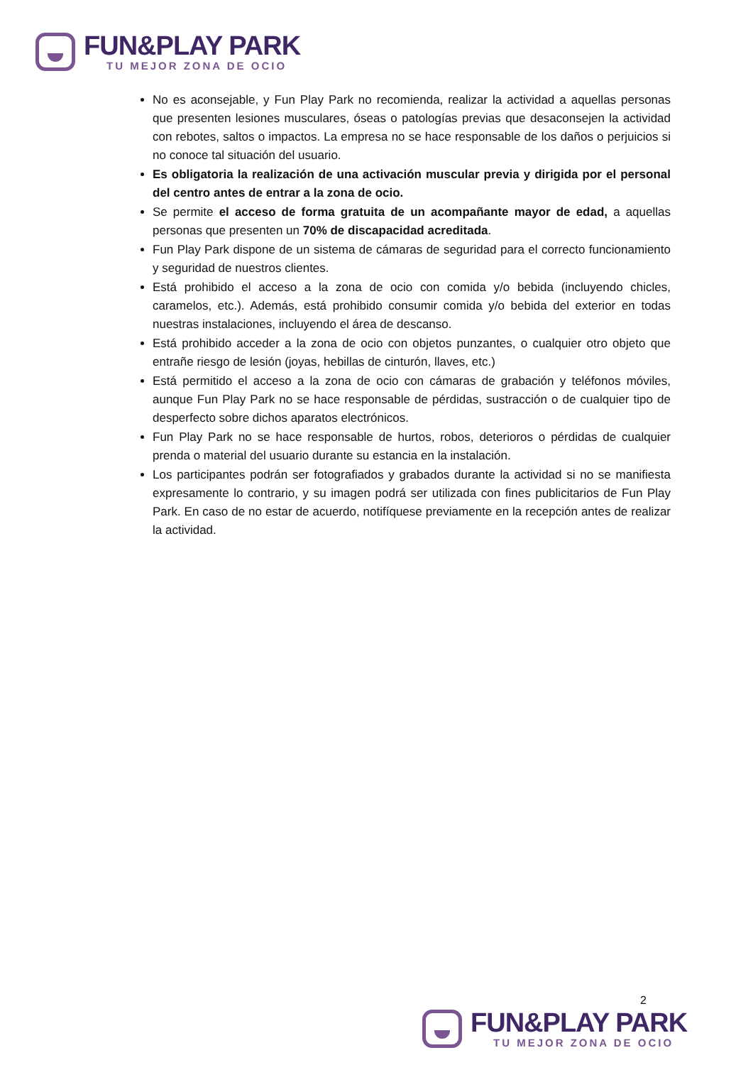FUN&PLAY PARK
TU MEJOR ZONA DE OCIO
No es aconsejable, y Fun Play Park no recomienda, realizar la actividad a aquellas personas que presenten lesiones musculares, óseas o patologías previas que desaconsejen la actividad con rebotes, saltos o impactos. La empresa no se hace responsable de los daños o perjuicios si no conoce tal situación del usuario.
Es obligatoria la realización de una activación muscular previa y dirigida por el personal del centro antes de entrar a la zona de ocio.
Se permite el acceso de forma gratuita de un acompañante mayor de edad, a aquellas personas que presenten un 70% de discapacidad acreditada.
Fun Play Park dispone de un sistema de cámaras de seguridad para el correcto funcionamiento y seguridad de nuestros clientes.
Está prohibido el acceso a la zona de ocio con comida y/o bebida (incluyendo chicles, caramelos, etc.). Además, está prohibido consumir comida y/o bebida del exterior en todas nuestras instalaciones, incluyendo el área de descanso.
Está prohibido acceder a la zona de ocio con objetos punzantes, o cualquier otro objeto que entrañe riesgo de lesión (joyas, hebillas de cinturón, llaves, etc.)
Está permitido el acceso a la zona de ocio con cámaras de grabación y teléfonos móviles, aunque Fun Play Park no se hace responsable de pérdidas, sustracción o de cualquier tipo de desperfecto sobre dichos aparatos electrónicos.
Fun Play Park no se hace responsable de hurtos, robos, deterioros o pérdidas de cualquier prenda o material del usuario durante su estancia en la instalación.
Los participantes podrán ser fotografiados y grabados durante la actividad si no se manifiesta expresamente lo contrario, y su imagen podrá ser utilizada con fines publicitarios de Fun Play Park. En caso de no estar de acuerdo, notifíquese previamente en la recepción antes de realizar la actividad.
2
FUN&PLAY PARK
TU MEJOR ZONA DE OCIO